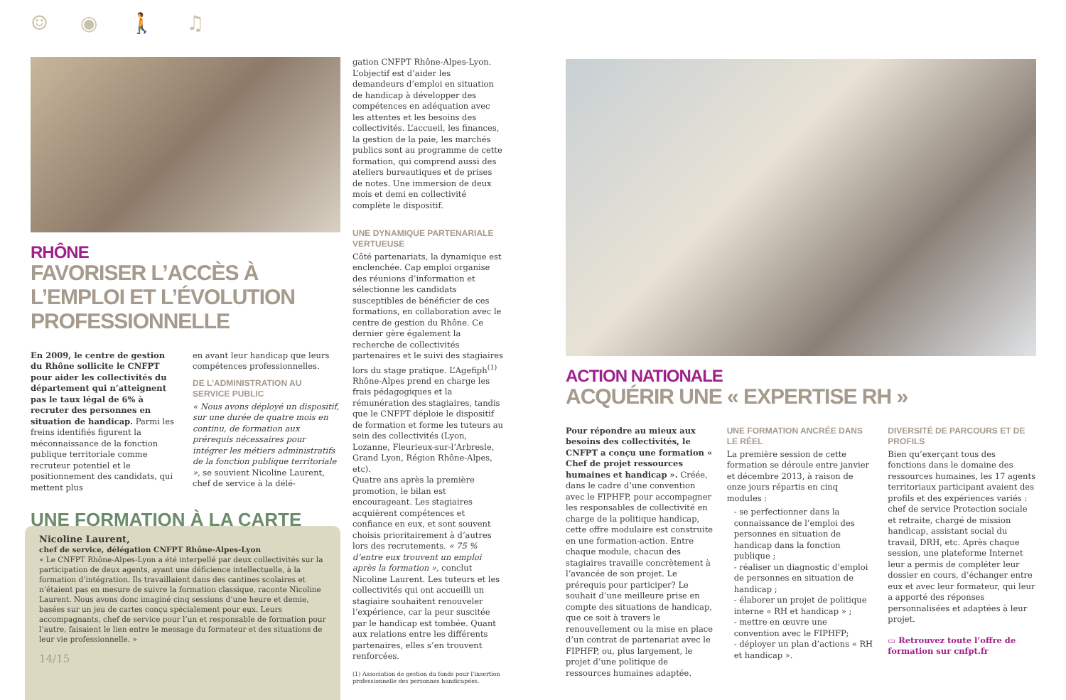☺ ◉ 🚶 ♫
RHÔNE
FAVORISER L’ACCÈS À L’EMPLOI ET L’ÉVOLUTION PROFESSIONNELLE
En 2009, le centre de gestion du Rhône sollicite le CNFPT pour aider les collectivités du département qui n’atteignent pas le taux légal de 6% à recruter des personnes en situation de handicap. Parmi les freins identifiés figurent la méconnaissance de la fonction publique territoriale comme recruteur potentiel et le positionnement des candidats, qui mettent plus
en avant leur handicap que leurs compétences professionnelles.
DE L’ADMINISTRATION AU SERVICE PUBLIC
« Nous avons déployé un dispositif, sur une durée de quatre mois en continu, de formation aux prérequis nécessaires pour intégrer les métiers administratifs de la fonction publique territoriale », se souvient Nicoline Laurent, chef de service à la délé-
UNE FORMATION À LA CARTE
Nicoline Laurent,
chef de service, délégation CNFPT Rhône-Alpes-Lyon
« Le CNFPT Rhône-Alpes-Lyon a été interpellé par deux collectivités sur la participation de deux agents, ayant une déficience intellectuelle, à la formation d’intégration. Ils travaillaient dans des cantines scolaires et n’étaient pas en mesure de suivre la formation classique, raconte Nicoline Laurent. Nous avons donc imaginé cinq sessions d’une heure et demie, basées sur un jeu de cartes conçu spécialement pour eux. Leurs accompagnants, chef de service pour l’un et responsable de formation pour l’autre, faisaient le lien entre le message du formateur et des situations de leur vie professionnelle. »
14/15
gation CNFPT Rhône-Alpes-Lyon. L’objectif est d’aider les demandeurs d’emploi en situation de handicap à développer des compétences en adéquation avec les attentes et les besoins des collectivités. L’accueil, les finances, la gestion de la paie, les marchés publics sont au programme de cette formation, qui comprend aussi des ateliers bureautiques et de prises de notes. Une immersion de deux mois et demi en collectivité complète le dispositif.
UNE DYNAMIQUE PARTENARIALE VERTUEUSE
Côté partenariats, la dynamique est enclenchée. Cap emploi organise des réunions d’information et sélectionne les candidats susceptibles de bénéficier de ces formations, en collaboration avec le centre de gestion du Rhône. Ce dernier gère également la recherche de collectivités partenaires et le suivi des stagiaires lors du stage pratique. L’Agefiph<sup>(1)</sup> Rhône-Alpes prend en charge les frais pédagogiques et la rémunération des stagiaires, tandis que le CNFPT déploie le dispositif de formation et forme les tuteurs au sein des collectivités (Lyon, Lozanne, Fleurieux-sur-l’Arbresle, Grand Lyon, Région Rhône-Alpes, etc).
Quatre ans après la première promotion, le bilan est encourageant. Les stagiaires acquièrent compétences et confiance en eux, et sont souvent choisis prioritairement à d’autres lors des recrutements. « 75 % d’entre eux trouvent un emploi après la formation », conclut Nicoline Laurent. Les tuteurs et les collectivités qui ont accueilli un stagiaire souhaitent renouveler l’expérience, car la peur suscitée par le handicap est tombée. Quant aux relations entre les différents partenaires, elles s’en trouvent renforcées.
(1) Association de gestion du fonds pour l’insertion professionnelle des personnes handicapées.
ACTION NATIONALE
ACQUÉRIR UNE « EXPERTISE RH »
Pour répondre au mieux aux besoins des collectivités, le CNFPT a conçu une formation « Chef de projet ressources humaines et handicap ». Créée, dans le cadre d’une convention avec le FIPHFP, pour accompagner les responsables de collectivité en charge de la politique handicap, cette offre modulaire est construite en une formation-action. Entre chaque module, chacun des stagiaires travaille concrètement à l’avancée de son projet. Le prérequis pour participer? Le souhait d’une meilleure prise en compte des situations de handicap, que ce soit à travers le renouvellement ou la mise en place d’un contrat de partenariat avec le FIPHFP, ou, plus largement, le projet d’une politique de ressources humaines adaptée.
UNE FORMATION ANCRÉE DANS LE RÉEL
La première session de cette formation se déroule entre janvier et décembre 2013, à raison de onze jours répartis en cinq modules :
- se perfectionner dans la connaissance de l’emploi des personnes en situation de handicap dans la fonction publique ;
- réaliser un diagnostic d’emploi de personnes en situation de handicap ;
- élaborer un projet de politique interne « RH et handicap » ;
- mettre en œuvre une convention avec le FIPHFP;
- déployer un plan d’actions « RH et handicap ».
DIVERSITÉ DE PARCOURS ET DE PROFILS
Bien qu’exerçant tous des fonctions dans le domaine des ressources humaines, les 17 agents territoriaux participant avaient des profils et des expériences variés : chef de service Protection sociale et retraite, chargé de mission handicap, assistant social du travail, DRH, etc. Après chaque session, une plateforme Internet leur a permis de compléter leur dossier en cours, d’échanger entre eux et avec leur formateur, qui leur a apporté des réponses personnalisées et adaptées à leur projet.
▭ Retrouvez toute l’offre de formation sur cnfpt.fr